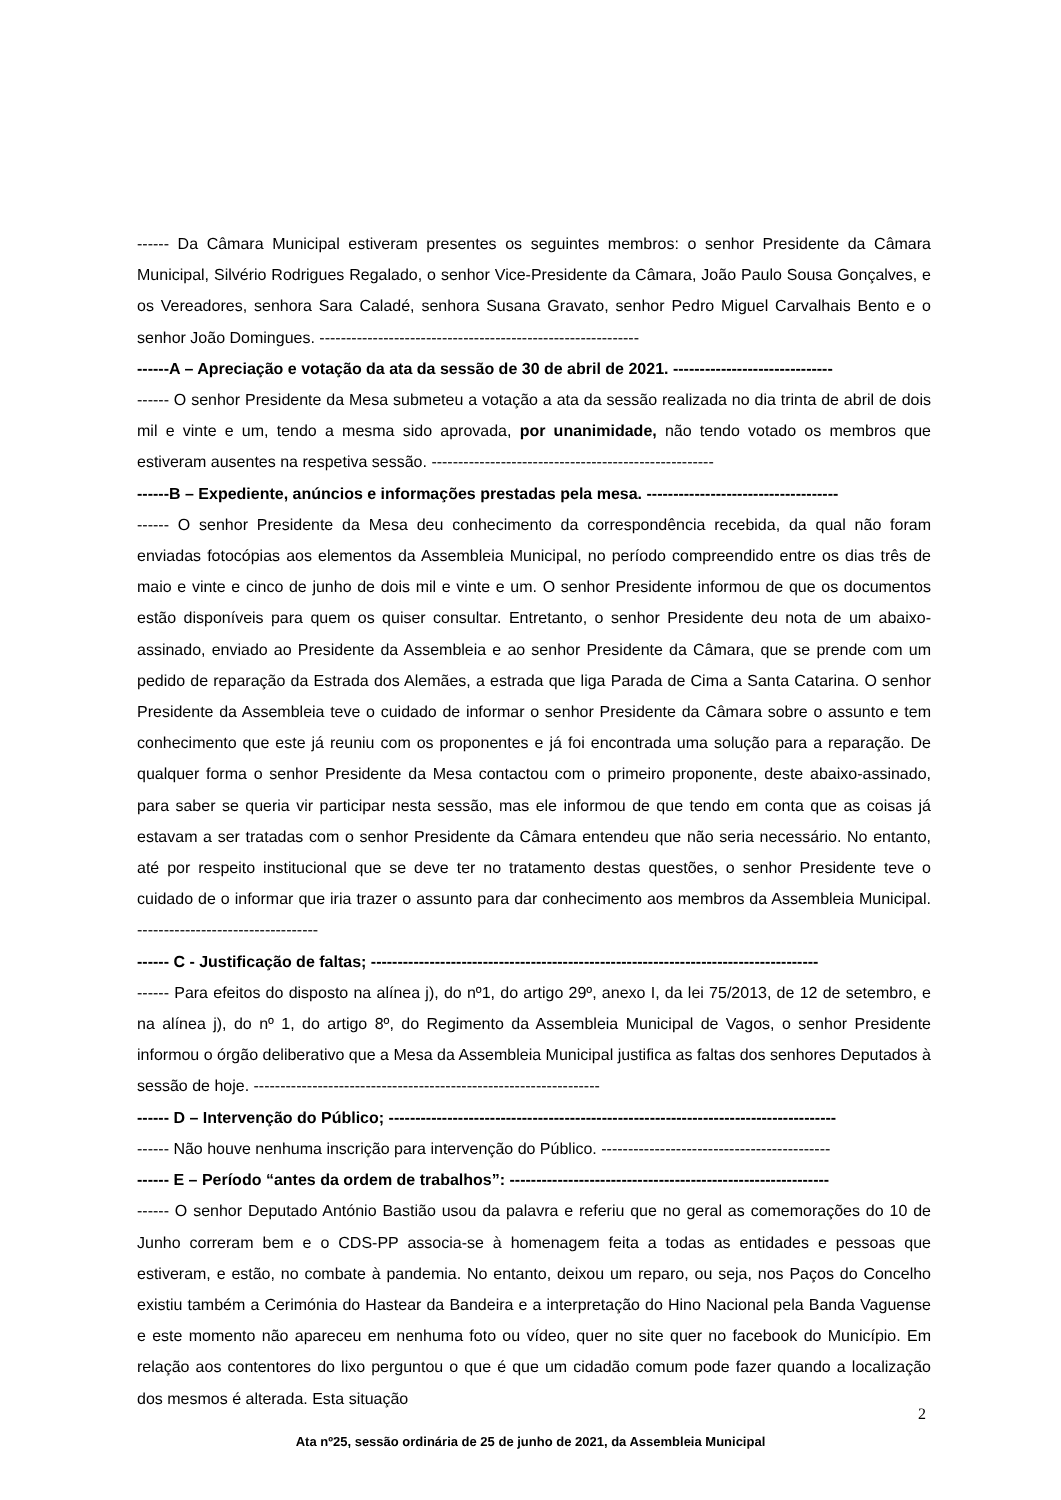------ Da Câmara Municipal estiveram presentes os seguintes membros: o senhor Presidente da Câmara Municipal, Silvério Rodrigues Regalado, o senhor Vice-Presidente da Câmara, João Paulo Sousa Gonçalves, e os Vereadores, senhora Sara Caladé, senhora Susana Gravato, senhor Pedro Miguel Carvalhais Bento e o senhor João Domingues. ------------------------------------------------------------
------A – Apreciação e votação da ata da sessão de 30 de abril de 2021. ------------------------------
------ O senhor Presidente da Mesa submeteu a votação a ata da sessão realizada no dia trinta de abril de dois mil e vinte e um, tendo a mesma sido aprovada, por unanimidade, não tendo votado os membros que estiveram ausentes na respetiva sessão. -----------------------------------------------------
------B – Expediente, anúncios e informações prestadas pela mesa. ------------------------------------
------ O senhor Presidente da Mesa deu conhecimento da correspondência recebida, da qual não foram enviadas fotocópias aos elementos da Assembleia Municipal, no período compreendido entre os dias três de maio e vinte e cinco de junho de dois mil e vinte e um. O senhor Presidente informou de que os documentos estão disponíveis para quem os quiser consultar. Entretanto, o senhor Presidente deu nota de um abaixo-assinado, enviado ao Presidente da Assembleia e ao senhor Presidente da Câmara, que se prende com um pedido de reparação da Estrada dos Alemães, a estrada que liga Parada de Cima a Santa Catarina. O senhor Presidente da Assembleia teve o cuidado de informar o senhor Presidente da Câmara sobre o assunto e tem conhecimento que este já reuniu com os proponentes e já foi encontrada uma solução para a reparação. De qualquer forma o senhor Presidente da Mesa contactou com o primeiro proponente, deste abaixo-assinado, para saber se queria vir participar nesta sessão, mas ele informou de que tendo em conta que as coisas já estavam a ser tratadas com o senhor Presidente da Câmara entendeu que não seria necessário. No entanto, até por respeito institucional que se deve ter no tratamento destas questões, o senhor Presidente teve o cuidado de o informar que iria trazer o assunto para dar conhecimento aos membros da Assembleia Municipal. ----------------------------------
------ C - Justificação de faltas; ------------------------------------------------------------------------------------
------ Para efeitos do disposto na alínea j), do nº1, do artigo 29º, anexo I, da lei 75/2013, de 12 de setembro, e na alínea j), do nº 1, do artigo 8º, do Regimento da Assembleia Municipal de Vagos, o senhor Presidente informou o órgão deliberativo que a Mesa da Assembleia Municipal justifica as faltas dos senhores Deputados à sessão de hoje. -----------------------------------------------------------------
------ D – Intervenção do Público; ------------------------------------------------------------------------------------
------ Não houve nenhuma inscrição para intervenção do Público. -------------------------------------------
------ E – Período “antes da ordem de trabalhos”: ------------------------------------------------------------
------ O senhor Deputado António Bastião usou da palavra e referiu que no geral as comemorações do 10 de Junho correram bem e o CDS-PP associa-se à homenagem feita a todas as entidades e pessoas que estiveram, e estão, no combate à pandemia. No entanto, deixou um reparo, ou seja, nos Paços do Concelho existiu também a Cerimónia do Hastear da Bandeira e a interpretação do Hino Nacional pela Banda Vaguense e este momento não apareceu em nenhuma foto ou vídeo, quer no site quer no facebook do Município. Em relação aos contentores do lixo perguntou o que é que um cidadão comum pode fazer quando a localização dos mesmos é alterada. Esta situação
2
Ata nº25, sessão ordinária de 25 de junho de 2021, da Assembleia Municipal